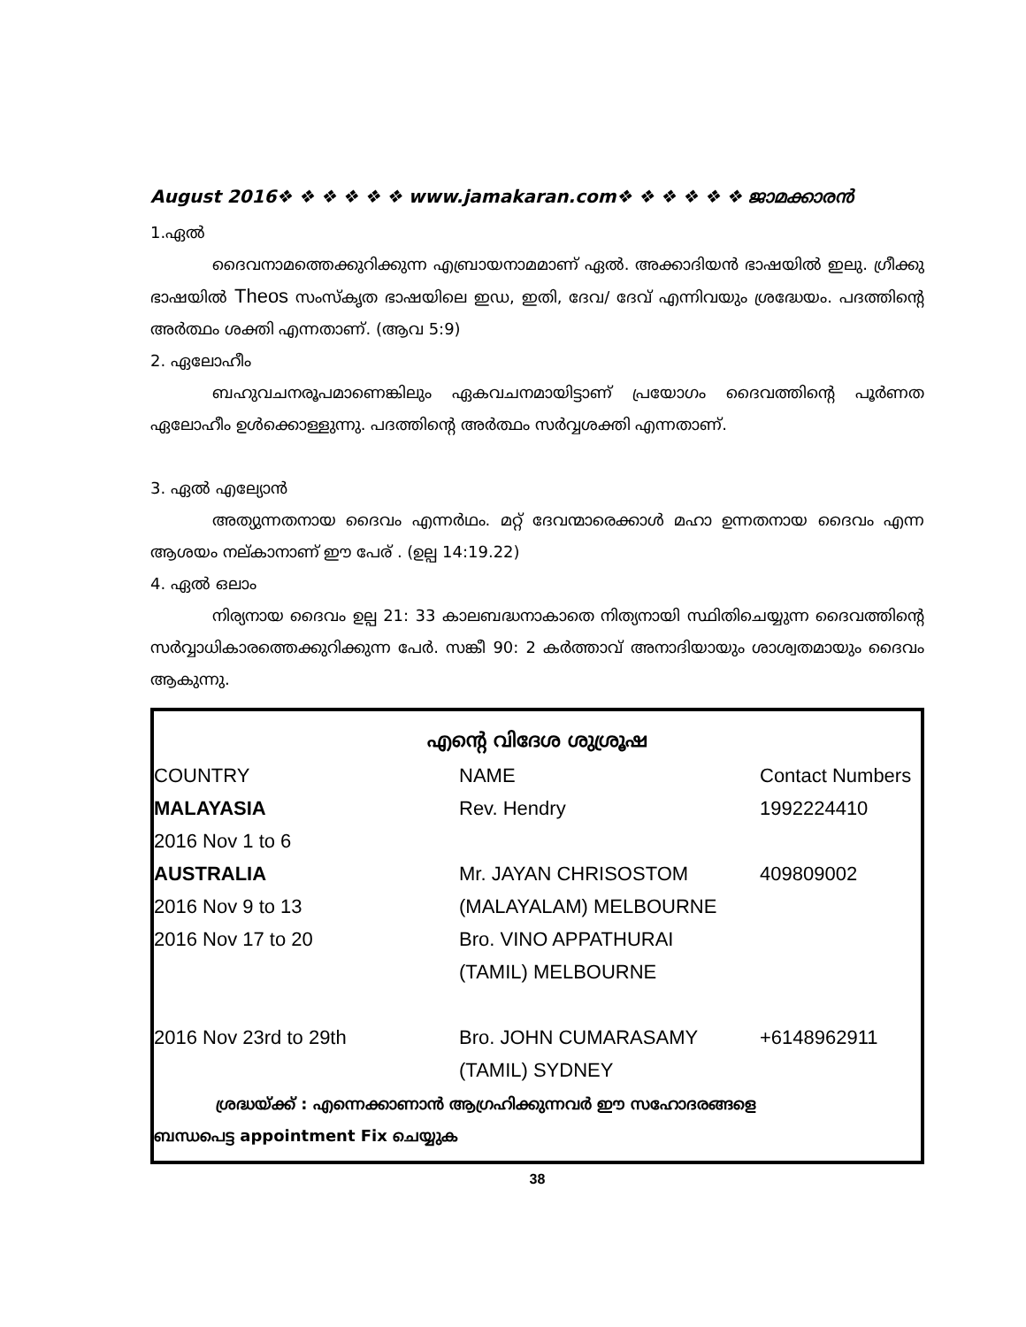August 2016❖ ❖ ❖ ❖ ❖ ❖ www.jamakaran.com❖ ❖ ❖ ❖ ❖ ❖ ജാമക്കാരൻ
1.ഏൽ
ദൈവനാമത്തെക്കുറിക്കുന്ന എബ്രായനാമമാണ് ഏൽ. അക്കാദിയൻ ഭാഷയിൽ ഇലു. ഗ്രീക്കു ഭാഷയിൽ Theos സംസ്കൃത ഭാഷയിലെ ഇഡ, ഇതി, ദേവ/ ദേവ് എന്നിവയും ശ്രദ്ധേയം. പദത്തിന്റെ അർത്ഥം ശക്തി എന്നതാണ്. (ആവ 5:9)
2. ഏലോഹീം
ബഹുവചനരൂപമാണെങ്കിലും ഏകവചനമായിട്ടാണ് പ്രയോഗം ദൈവത്തിന്റെ പൂർണത ഏലോഹീം ഉൾക്കൊള്ളുന്നു. പദത്തിന്റെ അർത്ഥം സർവ്വശക്തി എന്നതാണ്.
3. ഏൽ എല്യോൻ
അത്യുന്നതനായ ദൈവം എന്നർഥം. മറ്റ് ദേവന്മാരെക്കാൾ മഹാ ഉന്നതനായ ദൈവം എന്ന ആശയം നല്കാനാണ് ഈ പേര് . (ഉല്പ 14:19.22)
4. ഏൽ ഒലാം
നിര്യനായ ദൈവം ഉല്പ 21: 33 കാലബദ്ധനാകാതെ നിത്യനായി സ്ഥിതിചെയ്യുന്ന ദൈവത്തിന്റെ സർവ്വാധികാരത്തെക്കുറിക്കുന്ന പേർ. സങ്കീ 90: 2 കർത്താവ് അനാദിയായും ശാശ്വതമായും ദൈവം ആകുന്നു.
എന്റെ വിദേശ ശുശ്രൂഷ
| COUNTRY | NAME | Contact Numbers |
| MALAYASIA | Rev. Hendry | 1992224410 |
| 2016 Nov 1 to 6 | | |
| AUSTRALIA | Mr. JAYAN CHRISOSTOM | 409809002 |
| 2016 Nov 9 to 13 | (MALAYALAM) MELBOURNE | |
| 2016 Nov 17 to 20 | Bro. VINO APPATHURAI | |
| | (TAMIL) MELBOURNE | |
| 2016 Nov 23rd to 29th | Bro. JOHN CUMARASAMY | +6148962911 |
| | (TAMIL) SYDNEY | |
ശ്രദ്ധയ്ക്ക് : എന്നെക്കാണാൻ ആഗ്രഹിക്കുന്നവർ ഈ സഹോദരങ്ങളെ
ബന്ധപെട്ട appointment Fix ചെയ്യുക
38